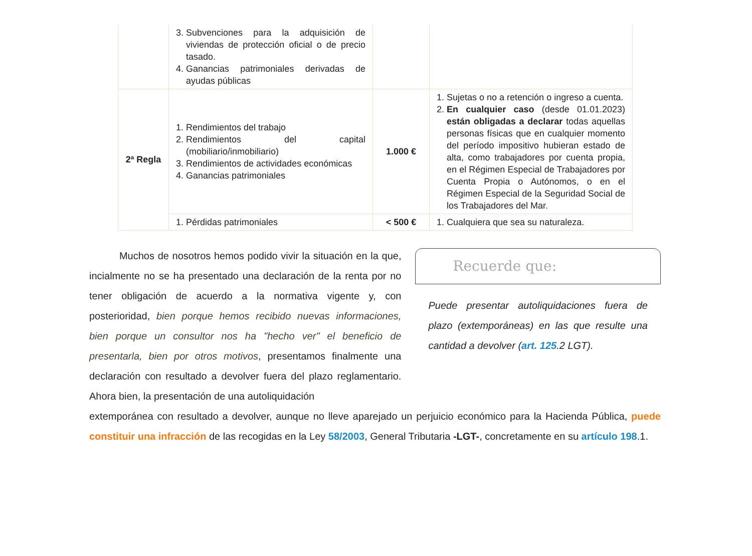| | 3. Subvenciones para la adquisición de viviendas de protección oficial o de precio tasado. 4. Ganancias patrimoniales derivadas de ayudas públicas | | |
| 2ª Regla | 1. Rendimientos del trabajo 2. Rendimientos del capital (mobiliario/inmobiliario) 3. Rendimientos de actividades económicas 4. Ganancias patrimoniales | 1.000 € | 1. Sujetas o no a retención o ingreso a cuenta. 2. En cualquier caso (desde 01.01.2023) están obligadas a declarar todas aquellas personas físicas que en cualquier momento del período impositivo hubieran estado de alta, como trabajadores por cuenta propia, en el Régimen Especial de Trabajadores por Cuenta Propia o Autónomos, o en el Régimen Especial de la Seguridad Social de los Trabajadores del Mar. |
| | 1. Pérdidas patrimoniales | < 500 € | 1. Cualquiera que sea su naturaleza. |
Muchos de nosotros hemos podido vivir la situación en la que, incialmente no se ha presentado una declaración de la renta por no tener obligación de acuerdo a la normativa vigente y, con posterioridad, bien porque hemos recibido nuevas informaciones, bien porque un consultor nos ha "hecho ver" el beneficio de presentarla, bien por otros motivos, presentamos finalmente una declaración con resultado a devolver fuera del plazo reglamentario. Ahora bien, la presentación de una autoliquidación
Recuerde que:
Puede presentar autoliquidaciones fuera de plazo (extemporáneas) en las que resulte una cantidad a devolver (art. 125.2 LGT).
extemporánea con resultado a devolver, aunque no lleve aparejado un perjuicio económico para la Hacienda Pública, puede constituir una infracción de las recogidas en la Ley 58/2003, General Tributaria -LGT-, concretamente en su artículo 198.1.